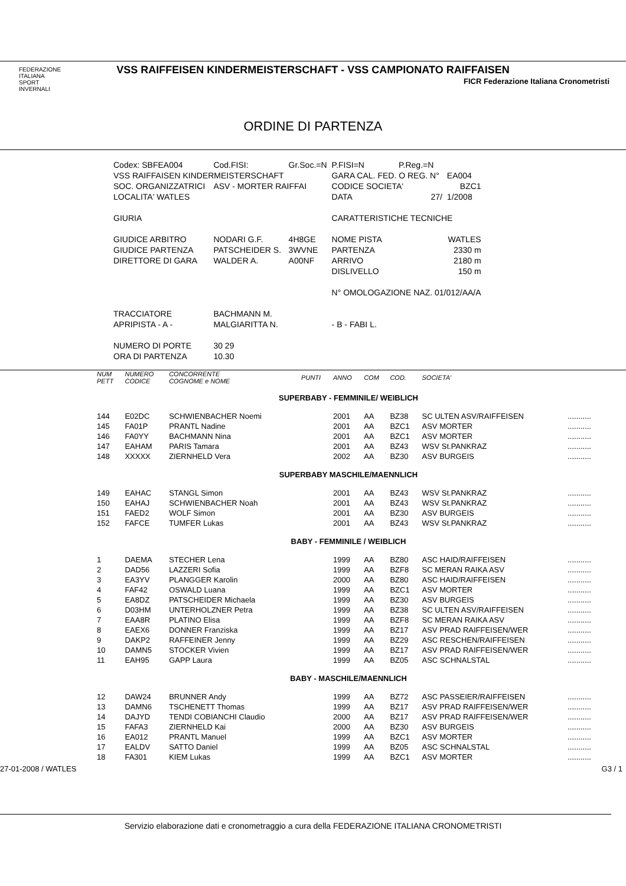VSS RAIFFEISEN KINDERMEISTERSCHAFT - VSS CAMPIONATO RAIFFAISEN
FEDERAZIONE
ITALIANA
SPORT
INVERNALI
FICR Federazione Italiana Cronometristi
ORDINE DI PARTENZA
| Codex: SBFEA004 | Cod.FISI: | Gr.Soc.=N | P.FISI=N | P.Reg.=N | |
| VSS RAIFFAISEN KINDERMEISTERSCHAFT | | | GARA CAL. FED. O REG. N° | | EA004 |
| SOC. ORGANIZZATRICI | ASV - MORTER RAIFFAI | | CODICE SOCIETA' | | BZC1 |
| LOCALITA' WATLES | | | DATA | 27/ | 1/2008 |
| GIURIA | | | CARATTERISTICHE TECNICHE | | |
| GIUDICE ARBITRO | NODARI G.F. | 4H8GE | NOME PISTA | | WATLES |
| GIUDICE PARTENZA | PATSCHEIDER S. | 3WVNE | PARTENZA | | 2330 m |
| DIRETTORE DI GARA | WALDER A. | A00NF | ARRIVO | | 2180 m |
| | | | DISLIVELLO | | 150 m |
| | | | N° OMOLOGAZIONE NAZ. 01/012/AA/A | | |
| TRACCIATORE | BACHMANN M. | | | | |
| APRIPISTA - A - | MALGIARITTA N. | | - B - FABI L. | | |
| NUMERO DI PORTE | 30 29 | | | | |
| ORA DI PARTENZA | 10.30 | | | | |
| NUM PETT | NUMERO CODICE | CONCORRENTE COGNOME e NOME | PUNTI | ANNO | COM | COD. | SOCIETA' | |
| SUPERBABY - FEMMINILE/ WEIBLICH | | | | | | | | |
| 144 | E02DC | SCHWIENBACHER Noemi | | 2001 | AA | BZ38 | SC ULTEN ASV/RAIFFEISEN | ........... |
| 145 | FA01P | PRANTL Nadine | | 2001 | AA | BZC1 | ASV MORTER | ........... |
| 146 | FA0YY | BACHMANN Nina | | 2001 | AA | BZC1 | ASV MORTER | ........... |
| 147 | EAHAM | PARIS Tamara | | 2001 | AA | BZ43 | WSV St.PANKRAZ | ........... |
| 148 | XXXXX | ZIERNHELD Vera | | 2002 | AA | BZ30 | ASV BURGEIS | ........... |
| SUPERBABY MASCHILE/MAENNLICH | | | | | | | | |
| 149 | EAHAC | STANGL Simon | | 2001 | AA | BZ43 | WSV St.PANKRAZ | ........... |
| 150 | EAHAJ | SCHWIENBACHER Noah | | 2001 | AA | BZ43 | WSV St.PANKRAZ | ........... |
| 151 | FAED2 | WOLF Simon | | 2001 | AA | BZ30 | ASV BURGEIS | ........... |
| 152 | FAFCE | TUMFER Lukas | | 2001 | AA | BZ43 | WSV St.PANKRAZ | ........... |
| BABY - FEMMINILE / WEIBLICH | | | | | | | | |
| 1 | DAEMA | STECHER Lena | | 1999 | AA | BZ80 | ASC HAID/RAIFFEISEN | ........... |
| 2 | DAD56 | LAZZERI Sofia | | 1999 | AA | BZF8 | SC MERAN RAIKA ASV | ........... |
| 3 | EA3YV | PLANGGER Karolin | | 2000 | AA | BZ80 | ASC HAID/RAIFFEISEN | ........... |
| 4 | FAF42 | OSWALD Luana | | 1999 | AA | BZC1 | ASV MORTER | ........... |
| 5 | EA8DZ | PATSCHEIDER Michaela | | 1999 | AA | BZ30 | ASV BURGEIS | ........... |
| 6 | D03HM | UNTERHOLZNER Petra | | 1999 | AA | BZ38 | SC ULTEN ASV/RAIFFEISEN | ........... |
| 7 | EAA8R | PLATINO Elisa | | 1999 | AA | BZF8 | SC MERAN RAIKA ASV | ........... |
| 8 | EAEX6 | DONNER Franziska | | 1999 | AA | BZ17 | ASV PRAD RAIFFEISEN/WER | ........... |
| 9 | DAKP2 | RAFFEINER Jenny | | 1999 | AA | BZ29 | ASC RESCHEN/RAIFFEISEN | ........... |
| 10 | DAMN5 | STOCKER Vivien | | 1999 | AA | BZ17 | ASV PRAD RAIFFEISEN/WER | ........... |
| 11 | EAH95 | GAPP Laura | | 1999 | AA | BZ05 | ASC SCHNALSTAL | ........... |
| BABY - MASCHILE/MAENNLICH | | | | | | | | |
| 12 | DAW24 | BRUNNER Andy | | 1999 | AA | BZ72 | ASC PASSEIER/RAIFFEISEN | ........... |
| 13 | DAMN6 | TSCHENETT Thomas | | 1999 | AA | BZ17 | ASV PRAD RAIFFEISEN/WER | ........... |
| 14 | DAJYD | TENDI COBIANCHI Claudio | | 2000 | AA | BZ17 | ASV PRAD RAIFFEISEN/WER | ........... |
| 15 | FAFA3 | ZIERNHELD Kai | | 2000 | AA | BZ30 | ASV BURGEIS | ........... |
| 16 | EA012 | PRANTL Manuel | | 1999 | AA | BZC1 | ASV MORTER | ........... |
| 17 | EALDV | SATTO Daniel | | 1999 | AA | BZ05 | ASC SCHNALSTAL | ........... |
| 18 | FA301 | KIEM Lukas | | 1999 | AA | BZC1 | ASV MORTER | ........... |
27-01-2008 / WATLES G3 / 1
Servizio elaborazione dati e cronometraggio a cura della FEDERAZIONE ITALIANA CRONOMETRISTI